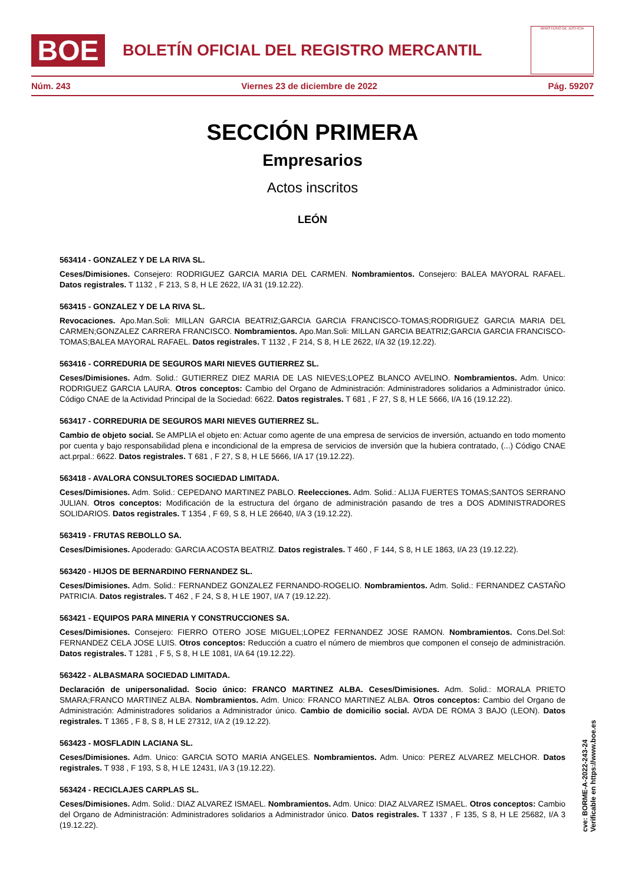BOE
BOLETÍN OFICIAL DEL REGISTRO MERCANTIL
MINISTERIO DE JUSTICIA
Núm. 243 Viernes 23 de diciembre de 2022 Pág. 59207
SECCIÓN PRIMERA
Empresarios
Actos inscritos
LEÓN
563414 - GONZALEZ Y DE LA RIVA SL.
Ceses/Dimisiones. Consejero: RODRIGUEZ GARCIA MARIA DEL CARMEN. Nombramientos. Consejero: BALEA MAYORAL RAFAEL. Datos registrales. T 1132 , F 213, S 8, H LE 2622, I/A 31 (19.12.22).
563415 - GONZALEZ Y DE LA RIVA SL.
Revocaciones. Apo.Man.Soli: MILLAN GARCIA BEATRIZ;GARCIA GARCIA FRANCISCO-TOMAS;RODRIGUEZ GARCIA MARIA DEL CARMEN;GONZALEZ CARRERA FRANCISCO. Nombramientos. Apo.Man.Soli: MILLAN GARCIA BEATRIZ;GARCIA GARCIA FRANCISCO-TOMAS;BALEA MAYORAL RAFAEL. Datos registrales. T 1132 , F 214, S 8, H LE 2622, I/A 32 (19.12.22).
563416 - CORREDURIA DE SEGUROS MARI NIEVES GUTIERREZ SL.
Ceses/Dimisiones. Adm. Solid.: GUTIERREZ DIEZ MARIA DE LAS NIEVES;LOPEZ BLANCO AVELINO. Nombramientos. Adm. Unico: RODRIGUEZ GARCIA LAURA. Otros conceptos: Cambio del Organo de Administración: Administradores solidarios a Administrador único. Código CNAE de la Actividad Principal de la Sociedad: 6622. Datos registrales. T 681 , F 27, S 8, H LE 5666, I/A 16 (19.12.22).
563417 - CORREDURIA DE SEGUROS MARI NIEVES GUTIERREZ SL.
Cambio de objeto social. Se AMPLIA el objeto en: Actuar como agente de una empresa de servicios de inversión, actuando en todo momento por cuenta y bajo responsabilidad plena e incondicional de la empresa de servicios de inversión que la hubiera contratado, (...) Código CNAE act.prpal.: 6622. Datos registrales. T 681 , F 27, S 8, H LE 5666, I/A 17 (19.12.22).
563418 - AVALORA CONSULTORES SOCIEDAD LIMITADA.
Ceses/Dimisiones. Adm. Solid.: CEPEDANO MARTINEZ PABLO. Reelecciones. Adm. Solid.: ALIJA FUERTES TOMAS;SANTOS SERRANO JULIAN. Otros conceptos: Modificación de la estructura del órgano de administración pasando de tres a DOS ADMINISTRADORES SOLIDARIOS. Datos registrales. T 1354 , F 69, S 8, H LE 26640, I/A 3 (19.12.22).
563419 - FRUTAS REBOLLO SA.
Ceses/Dimisiones. Apoderado: GARCIA ACOSTA BEATRIZ. Datos registrales. T 460 , F 144, S 8, H LE 1863, I/A 23 (19.12.22).
563420 - HIJOS DE BERNARDINO FERNANDEZ SL.
Ceses/Dimisiones. Adm. Solid.: FERNANDEZ GONZALEZ FERNANDO-ROGELIO. Nombramientos. Adm. Solid.: FERNANDEZ CASTAÑO PATRICIA. Datos registrales. T 462 , F 24, S 8, H LE 1907, I/A 7 (19.12.22).
563421 - EQUIPOS PARA MINERIA Y CONSTRUCCIONES SA.
Ceses/Dimisiones. Consejero: FIERRO OTERO JOSE MIGUEL;LOPEZ FERNANDEZ JOSE RAMON. Nombramientos. Cons.Del.Sol: FERNANDEZ CELA JOSE LUIS. Otros conceptos: Reducción a cuatro el número de miembros que componen el consejo de administración. Datos registrales. T 1281 , F 5, S 8, H LE 1081, I/A 64 (19.12.22).
563422 - ALBASMARA SOCIEDAD LIMITADA.
Declaración de unipersonalidad. Socio único: FRANCO MARTINEZ ALBA. Ceses/Dimisiones. Adm. Solid.: MORALA PRIETO SMARA;FRANCO MARTINEZ ALBA. Nombramientos. Adm. Unico: FRANCO MARTINEZ ALBA. Otros conceptos: Cambio del Organo de Administración: Administradores solidarios a Administrador único. Cambio de domicilio social. AVDA DE ROMA 3 BAJO (LEON). Datos registrales. T 1365 , F 8, S 8, H LE 27312, I/A 2 (19.12.22).
563423 - MOSFLADIN LACIANA SL.
Ceses/Dimisiones. Adm. Unico: GARCIA SOTO MARIA ANGELES. Nombramientos. Adm. Unico: PEREZ ALVAREZ MELCHOR. Datos registrales. T 938 , F 193, S 8, H LE 12431, I/A 3 (19.12.22).
563424 - RECICLAJES CARPLAS SL.
Ceses/Dimisiones. Adm. Solid.: DIAZ ALVAREZ ISMAEL. Nombramientos. Adm. Unico: DIAZ ALVAREZ ISMAEL. Otros conceptos: Cambio del Organo de Administración: Administradores solidarios a Administrador único. Datos registrales. T 1337 , F 135, S 8, H LE 25682, I/A 3 (19.12.22).
cve: BORME-A-2022-243-24
Verificable en https://www.boe.es